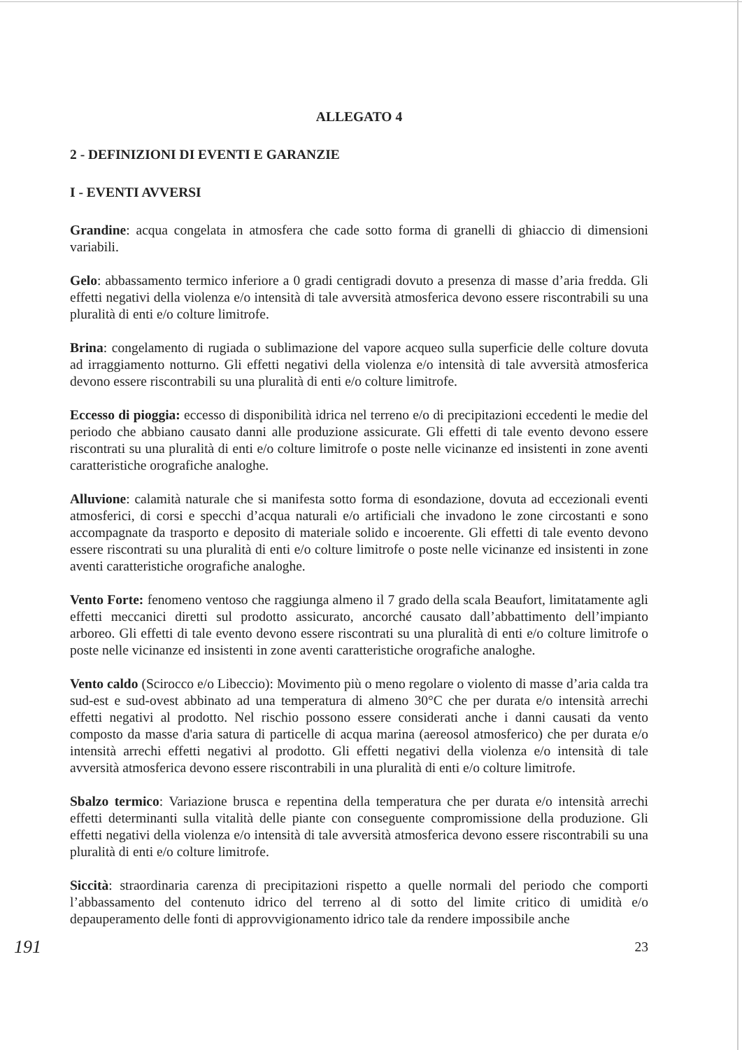ALLEGATO 4
2 - DEFINIZIONI DI EVENTI E GARANZIE
I - EVENTI AVVERSI
Grandine: acqua congelata in atmosfera che cade sotto forma di granelli di ghiaccio di dimensioni variabili.
Gelo: abbassamento termico inferiore a 0 gradi centigradi dovuto a presenza di masse d’aria fredda. Gli effetti negativi della violenza e/o intensità di tale avversità atmosferica devono essere riscontrabili su una pluralità di enti e/o colture limitrofe.
Brina: congelamento di rugiada o sublimazione del vapore acqueo sulla superficie delle colture dovuta ad irraggiamento notturno. Gli effetti negativi della violenza e/o intensità di tale avversità atmosferica devono essere riscontrabili su una pluralità di enti e/o colture limitrofe.
Eccesso di pioggia: eccesso di disponibilità idrica nel terreno e/o di precipitazioni eccedenti le medie del periodo che abbiano causato danni alle produzione assicurate. Gli effetti di tale evento devono essere riscontrati su una pluralità di enti e/o colture limitrofe o poste nelle vicinanze ed insistenti in zone aventi caratteristiche orografiche analoghe.
Alluvione: calamità naturale che si manifesta sotto forma di esondazione, dovuta ad eccezionali eventi atmosferici, di corsi e specchi d’acqua naturali e/o artificiali che invadono le zone circostanti e sono accompagnate da trasporto e deposito di materiale solido e incoerente. Gli effetti di tale evento devono essere riscontrati su una pluralità di enti e/o colture limitrofe o poste nelle vicinanze ed insistenti in zone aventi caratteristiche orografiche analoghe.
Vento Forte: fenomeno ventoso che raggiunga almeno il 7 grado della scala Beaufort, limitatamente agli effetti meccanici diretti sul prodotto assicurato, ancorché causato dall’abbattimento dell’impianto arboreo. Gli effetti di tale evento devono essere riscontrati su una pluralità di enti e/o colture limitrofe o poste nelle vicinanze ed insistenti in zone aventi caratteristiche orografiche analoghe.
Vento caldo (Scirocco e/o Libeccio): Movimento più o meno regolare o violento di masse d’aria calda tra sud-est e sud-ovest abbinato ad una temperatura di almeno 30°C che per durata e/o intensità arrechi effetti negativi al prodotto. Nel rischio possono essere considerati anche i danni causati da vento composto da masse d'aria satura di particelle di acqua marina (aereosol atmosferico) che per durata e/o intensità arrechi effetti negativi al prodotto. Gli effetti negativi della violenza e/o intensità di tale avversità atmosferica devono essere riscontrabili in una pluralità di enti e/o colture limitrofe.
Sbalzo termico: Variazione brusca e repentina della temperatura che per durata e/o intensità arrechi effetti determinanti sulla vitalità delle piante con conseguente compromissione della produzione. Gli effetti negativi della violenza e/o intensità di tale avversità atmosferica devono essere riscontrabili su una pluralità di enti e/o colture limitrofe.
Siccità: straordinaria carenza di precipitazioni rispetto a quelle normali del periodo che comporti l’abbassamento del contenuto idrico del terreno al di sotto del limite critico di umidità e/o depauperamento delle fonti di approvvigionamento idrico tale da rendere impossibile anche
191 23